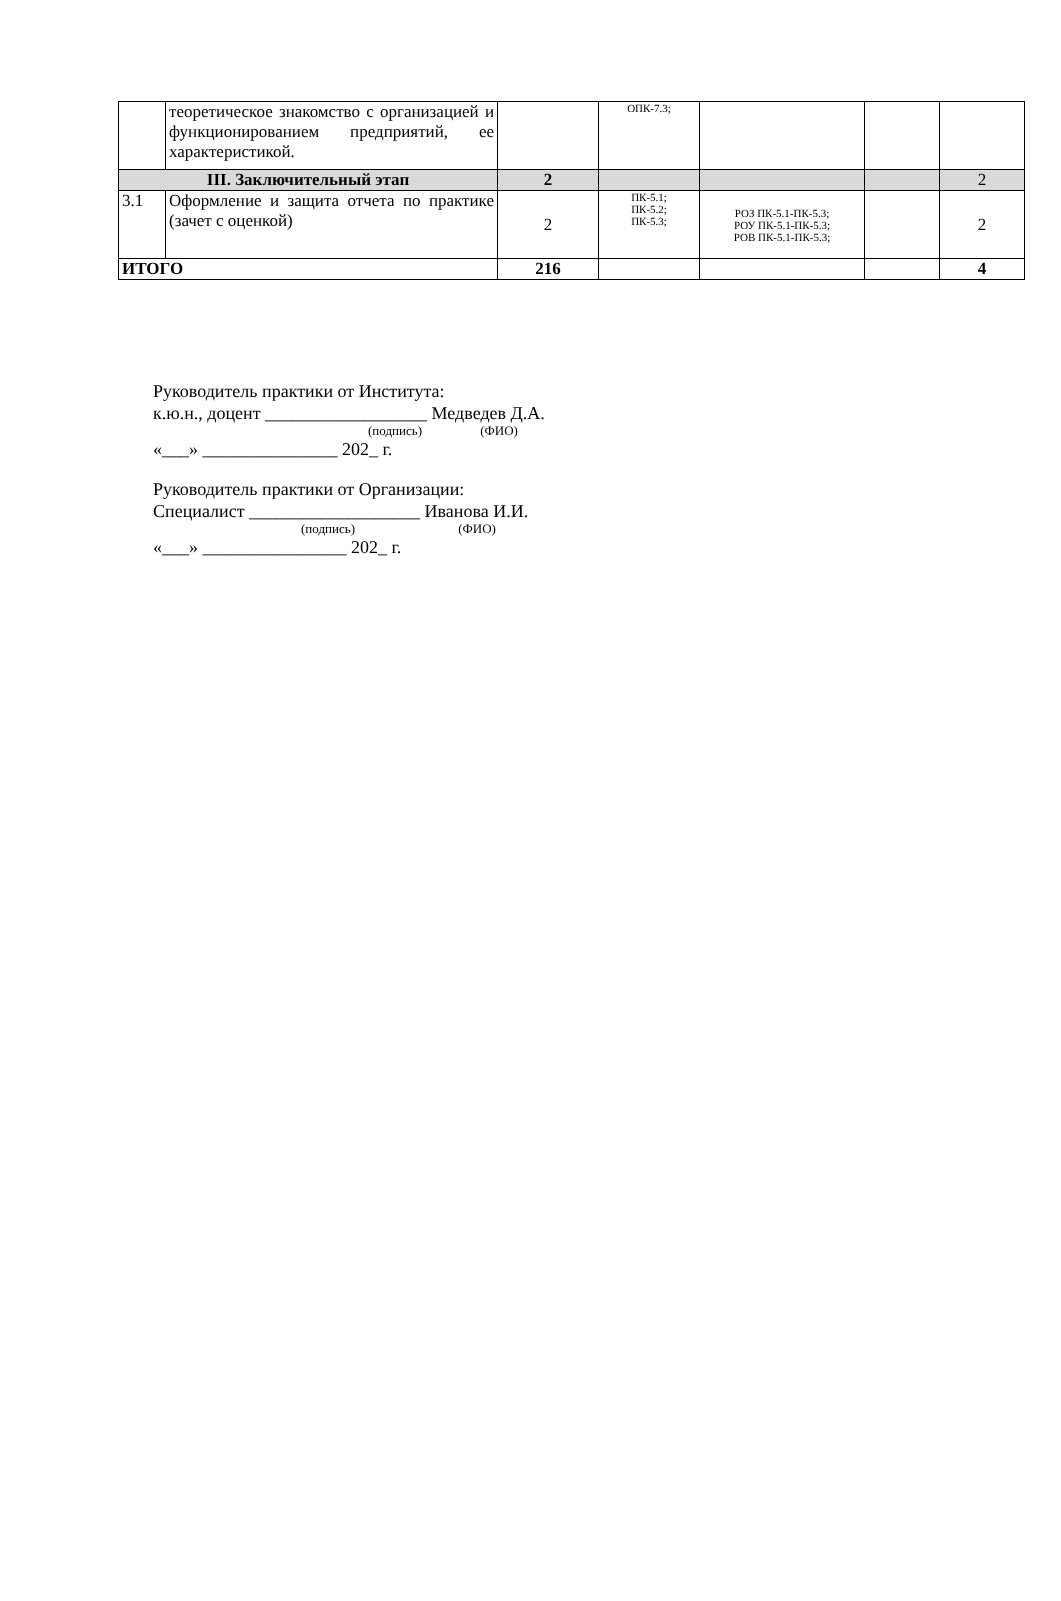| | теоретическое знакомство с организацией и функционированием предприятий, ее характеристикой. | | ОПК-7.3; | | | |
| III. Заключительный этап | | 2 | | | | 2 |
| 3.1 | Оформление и защита отчета по практике (зачет с оценкой) | 2 | ПК-5.1; ПК-5.2; ПК-5.3; | РОЗ ПК-5.1-ПК-5.3; РОУ ПК-5.1-ПК-5.3; РОВ ПК-5.1-ПК-5.3; | | 2 |
| ИТОГО | | 216 | | | | 4 |
Руководитель практики от Института:
к.ю.н., доцент __________________ Медведев Д.А.
(подпись) (ФИО)
«___» _______________ 202_ г.
Руководитель практики от Организации:
Специалист ___________________ Иванова И.И.
(подпись) (ФИО)
«___» ________________ 202_ г.